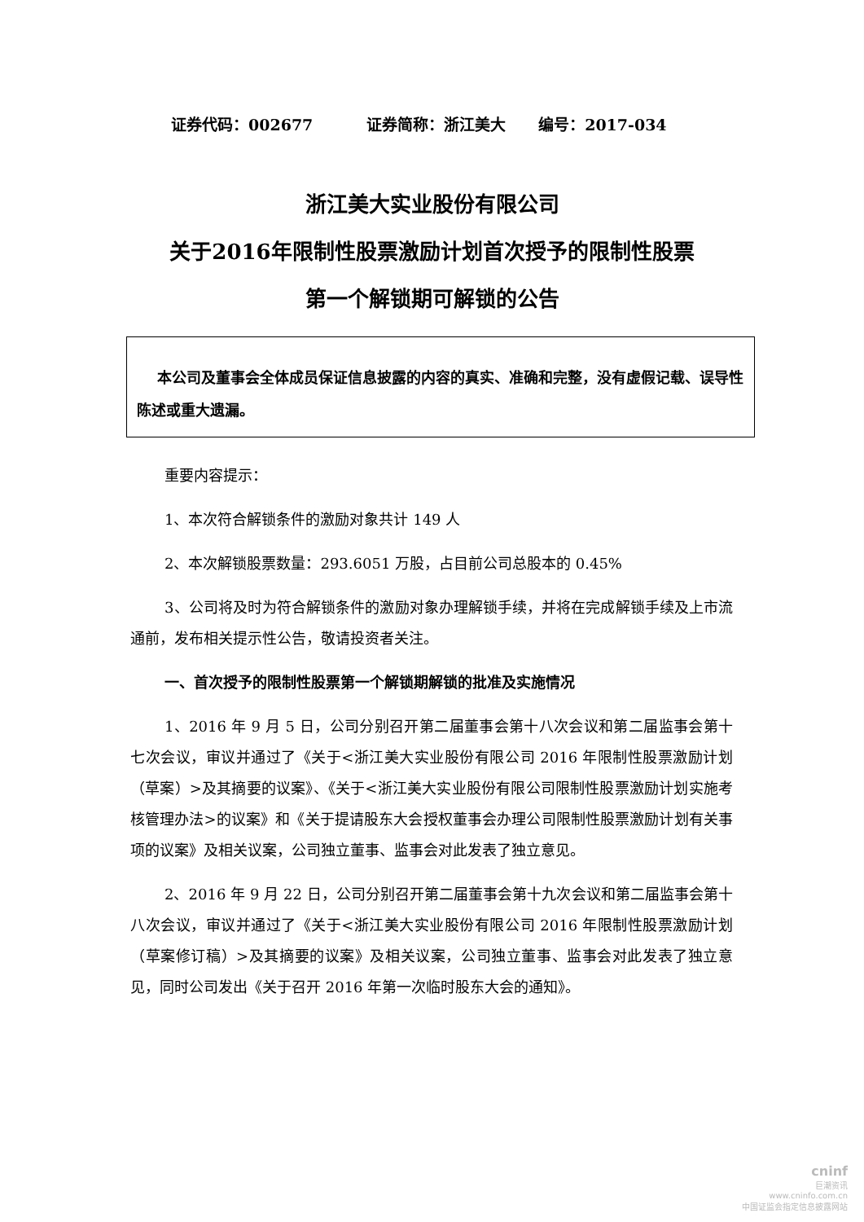证券代码：002677 证券简称：浙江美大 编号：2017-034
浙江美大实业股份有限公司
关于2016年限制性股票激励计划首次授予的限制性股票
第一个解锁期可解锁的公告
本公司及董事会全体成员保证信息披露的内容的真实、准确和完整，没有虚假记载、误导性陈述或重大遗漏。
重要内容提示：
1、本次符合解锁条件的激励对象共计 149 人
2、本次解锁股票数量：293.6051 万股，占目前公司总股本的 0.45%
3、公司将及时为符合解锁条件的激励对象办理解锁手续，并将在完成解锁手续及上市流通前，发布相关提示性公告，敬请投资者关注。
一、首次授予的限制性股票第一个解锁期解锁的批准及实施情况
1、2016 年 9 月 5 日，公司分别召开第二届董事会第十八次会议和第二届监事会第十七次会议，审议并通过了《关于<浙江美大实业股份有限公司 2016 年限制性股票激励计划（草案）>及其摘要的议案》、《关于<浙江美大实业股份有限公司限制性股票激励计划实施考核管理办法>的议案》和《关于提请股东大会授权董事会办理公司限制性股票激励计划有关事项的议案》及相关议案，公司独立董事、监事会对此发表了独立意见。
2、2016 年 9 月 22 日，公司分别召开第二届董事会第十九次会议和第二届监事会第十八次会议，审议并通过了《关于<浙江美大实业股份有限公司 2016 年限制性股票激励计划（草案修订稿）>及其摘要的议案》及相关议案，公司独立董事、监事会对此发表了独立意见，同时公司发出《关于召开 2016 年第一次临时股东大会的通知》。
cninf
巨潮资讯
www.cninfo.com.cn
中国证监会指定信息披露网站